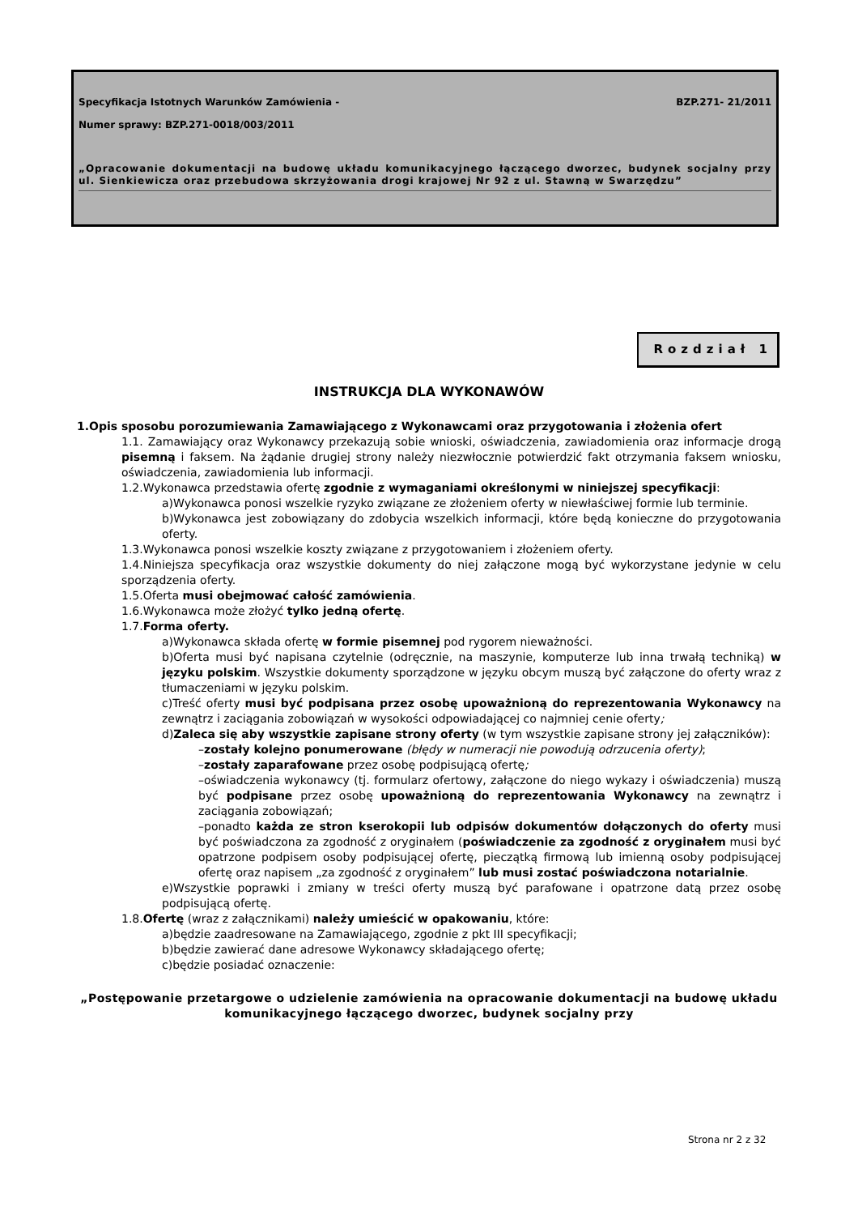Specyfikacja Istotnych Warunków Zamówienia -
BZP.271- 21/2011
Numer sprawy: BZP.271-0018/003/2011
„Opracowanie dokumentacji na budowę układu komunikacyjnego łączącego dworzec, budynek socjalny przy ul. Sienkiewicza oraz przebudowa skrzyżowania drogi krajowej Nr 92 z ul. Stawną w Swarzędzu”
Rozdział 1
INSTRUKCJA DLA WYKONAWÓW
1.Opis sposobu porozumiewania Zamawiającego z Wykonawcami oraz przygotowania i złożenia ofert
1.1. Zamawiający oraz Wykonawcy przekazują sobie wnioski, oświadczenia, zawiadomienia oraz informacje drogą pisemną i faksem. Na żądanie drugiej strony należy niezwłocznie potwierdzić fakt otrzymania faksem wniosku, oświadczenia, zawiadomienia lub informacji.
1.2.Wykonawca przedstawia ofertę zgodnie z wymaganiami określonymi w niniejszej specyfikacji:
a)Wykonawca ponosi wszelkie ryzyko związane ze złożeniem oferty w niewłaściwej formie lub terminie.
b)Wykonawca jest zobowiązany do zdobycia wszelkich informacji, które będą konieczne do przygotowania oferty.
1.3.Wykonawca ponosi wszelkie koszty związane z przygotowaniem i złożeniem oferty.
1.4.Niniejsza specyfikacja oraz wszystkie dokumenty do niej załączone mogą być wykorzystane jedynie w celu sporządzenia oferty.
1.5.Oferta musi obejmować całość zamówienia.
1.6.Wykonawca może złożyć tylko jedną ofertę.
1.7.Forma oferty.
a)Wykonawca składa ofertę w formie pisemnej pod rygorem nieważności.
b)Oferta musi być napisana czytelnie (odręcznie, na maszynie, komputerze lub inna trwałą techniką) w języku polskim. Wszystkie dokumenty sporządzone w języku obcym muszą być załączone do oferty wraz z tłumaczeniami w języku polskim.
c)Treść oferty musi być podpisana przez osobę upoważnioną do reprezentowania Wykonawcy na zewnątrz i zaciągania zobowiązań w wysokości odpowiadającej co najmniej cenie oferty;
d)Zaleca się aby wszystkie zapisane strony oferty (w tym wszystkie zapisane strony jej załączników):
–zostały kolejno ponumerowane (błędy w numeracji nie powodują odrzucenia oferty);
–zostały zaparafowane przez osobę podpisującą ofertę;
–oświadczenia wykonawcy (tj. formularz ofertowy, załączone do niego wykazy i oświadczenia) muszą być podpisane przez osobę upoważnioną do reprezentowania Wykonawcy na zewnątrz i zaciągania zobowiązań;
–ponadto każda ze stron kserokopii lub odpisów dokumentów dołączonych do oferty musi być poświadczona za zgodność z oryginałem (poświadczenie za zgodność z oryginałem musi być opatrzone podpisem osoby podpisującej ofertę, pieczątką firmową lub imienną osoby podpisującej ofertę oraz napisem „za zgodność z oryginałem” lub musi zostać poświadczona notarialnie.
e)Wszystkie poprawki i zmiany w treści oferty muszą być parafowane i opatrzone datą przez osobę podpisującą ofertę.
1.8.Ofertę (wraz z załącznikami) należy umieścić w opakowaniu, które:
a)będzie zaadresowane na Zamawiającego, zgodnie z pkt III specyfikacji;
b)będzie zawierać dane adresowe Wykonawcy składającego ofertę;
c)będzie posiadać oznaczenie:
„Postępowanie przetargowe o udzielenie zamówienia na opracowanie dokumentacji na budowę układu komunikacyjnego łączącego dworzec, budynek socjalny przy
Strona nr 2 z 32